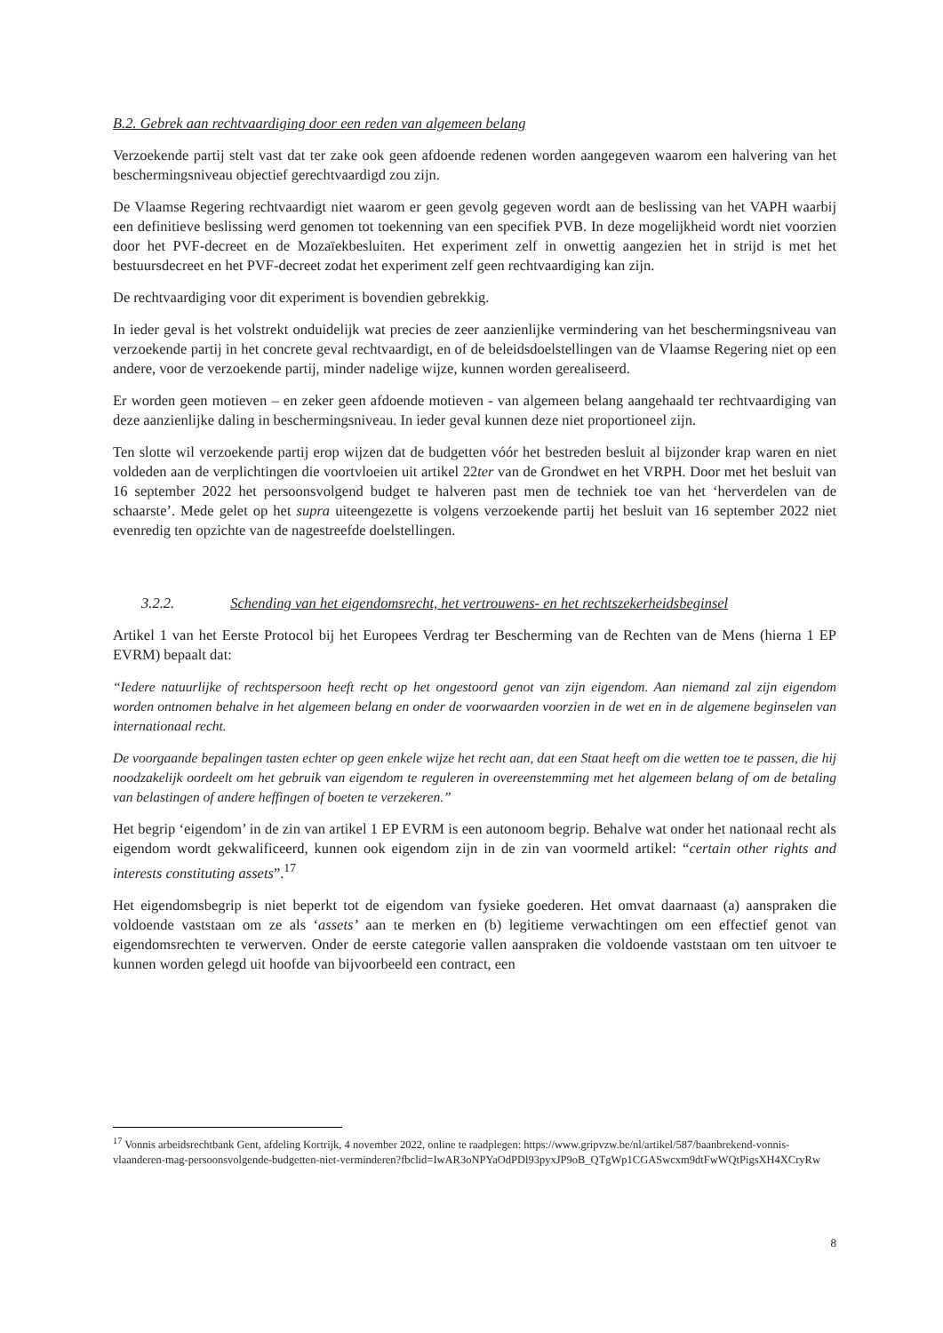B.2. Gebrek aan rechtvaardiging door een reden van algemeen belang
Verzoekende partij stelt vast dat ter zake ook geen afdoende redenen worden aangegeven waarom een halvering van het beschermingsniveau objectief gerechtvaardigd zou zijn.
De Vlaamse Regering rechtvaardigt niet waarom er geen gevolg gegeven wordt aan de beslissing van het VAPH waarbij een definitieve beslissing werd genomen tot toekenning van een specifiek PVB. In deze mogelijkheid wordt niet voorzien door het PVF-decreet en de Mozaïekbesluiten. Het experiment zelf in onwettig aangezien het in strijd is met het bestuursdecreet en het PVF-decreet zodat het experiment zelf geen rechtvaardiging kan zijn.
De rechtvaardiging voor dit experiment is bovendien gebrekkig.
In ieder geval is het volstrekt onduidelijk wat precies de zeer aanzienlijke vermindering van het beschermingsniveau van verzoekende partij in het concrete geval rechtvaardigt, en of de beleidsdoelstellingen van de Vlaamse Regering niet op een andere, voor de verzoekende partij, minder nadelige wijze, kunnen worden gerealiseerd.
Er worden geen motieven – en zeker geen afdoende motieven - van algemeen belang aangehaald ter rechtvaardiging van deze aanzienlijke daling in beschermingsniveau. In ieder geval kunnen deze niet proportioneel zijn.
Ten slotte wil verzoekende partij erop wijzen dat de budgetten vóór het bestreden besluit al bijzonder krap waren en niet voldeden aan de verplichtingen die voortvloeien uit artikel 22ter van de Grondwet en het VRPH. Door met het besluit van 16 september 2022 het persoonsvolgend budget te halveren past men de techniek toe van het ‘herverdelen van de schaarste’. Mede gelet op het supra uiteengezette is volgens verzoekende partij het besluit van 16 september 2022 niet evenredig ten opzichte van de nagestreefde doelstellingen.
3.2.2. Schending van het eigendomsrecht, het vertrouwens- en het rechtszekerheidsbeginsel
Artikel 1 van het Eerste Protocol bij het Europees Verdrag ter Bescherming van de Rechten van de Mens (hierna 1 EP EVRM) bepaalt dat:
“Iedere natuurlijke of rechtspersoon heeft recht op het ongestoord genot van zijn eigendom. Aan niemand zal zijn eigendom worden ontnomen behalve in het algemeen belang en onder de voorwaarden voorzien in de wet en in de algemene beginselen van internationaal recht.
De voorgaande bepalingen tasten echter op geen enkele wijze het recht aan, dat een Staat heeft om die wetten toe te passen, die hij noodzakelijk oordeelt om het gebruik van eigendom te reguleren in overeenstemming met het algemeen belang of om de betaling van belastingen of andere heffingen of boeten te verzekeren.”
Het begrip ‘eigendom’ in de zin van artikel 1 EP EVRM is een autonoom begrip. Behalve wat onder het nationaal recht als eigendom wordt gekwalificeerd, kunnen ook eigendom zijn in de zin van voormeld artikel: “certain other rights and interests constituting assets”.<sup>17</sup>
Het eigendomsbegrip is niet beperkt tot de eigendom van fysieke goederen. Het omvat daarnaast (a) aanspraken die voldoende vaststaan om ze als ‘assets’ aan te merken en (b) legitieme verwachtingen om een effectief genot van eigendomsrechten te verwerven. Onder de eerste categorie vallen aanspraken die voldoende vaststaan om ten uitvoer te kunnen worden gelegd uit hoofde van bijvoorbeeld een contract, een
<sup>17</sup> Vonnis arbeidsrechtbank Gent, afdeling Kortrijk, 4 november 2022, online te raadplegen: https://www.gripvzw.be/nl/artikel/587/baanbrekend-vonnis-vlaanderen-mag-persoonsvolgende-budgetten-niet-verminderen?fbclid=IwAR3oNPYaOdPDl93pyxJP9oB_QTgWp1CGASwcxm9dtFwWQtPigsXH4XCryRw
8